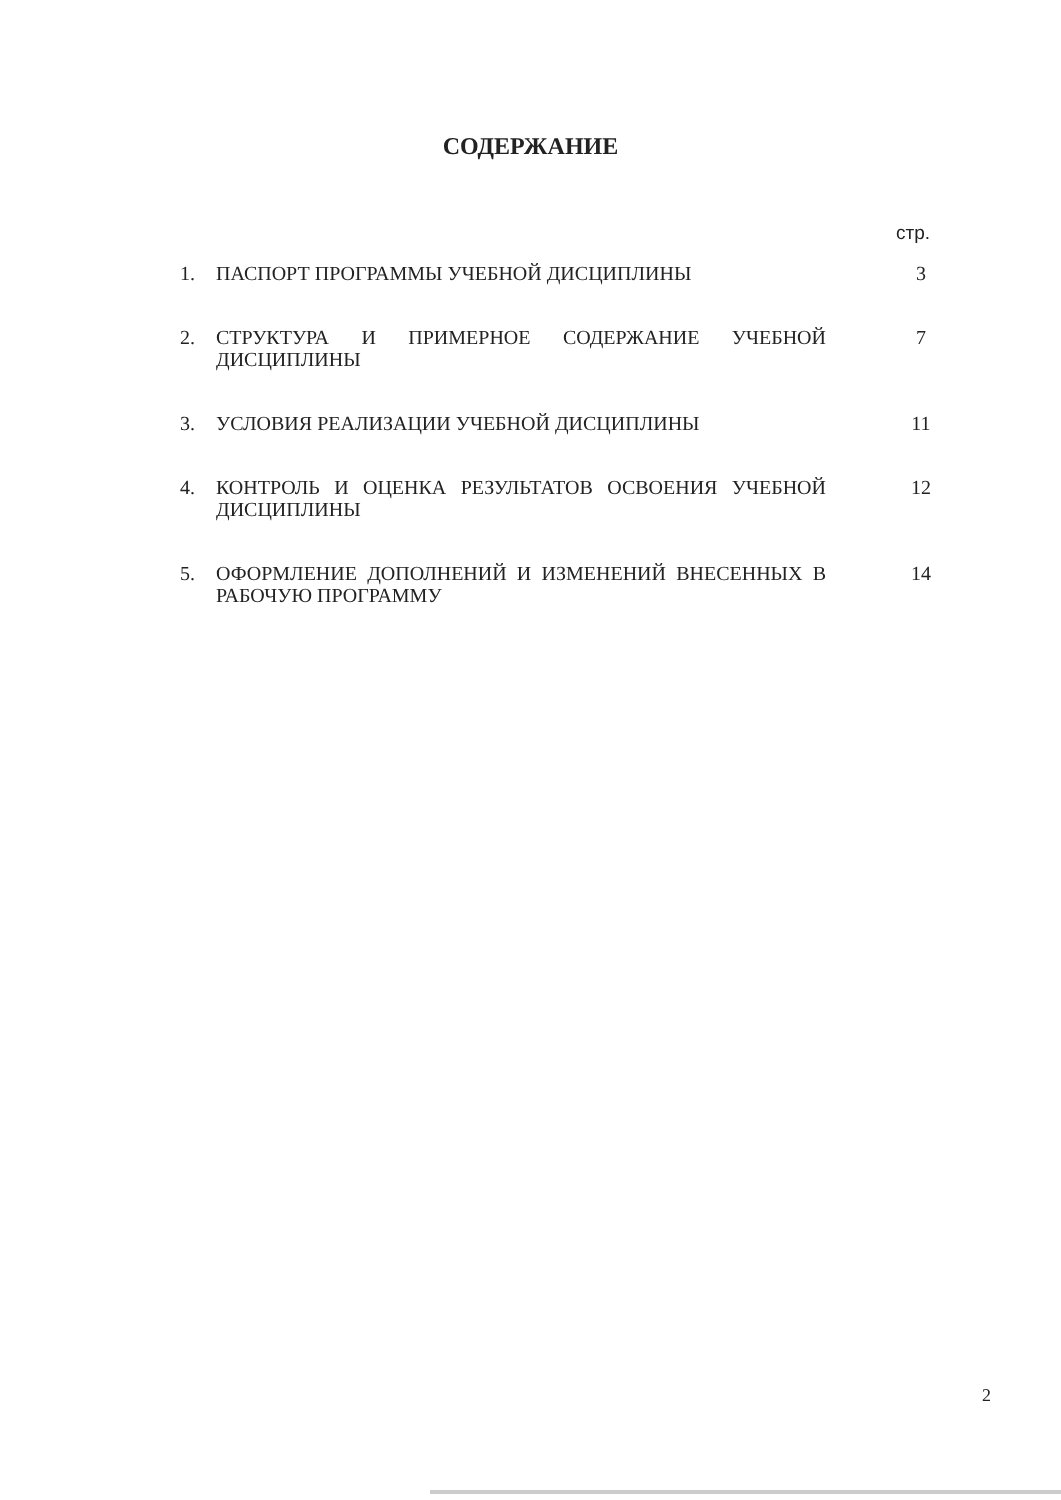СОДЕРЖАНИЕ
стр.
| 1. | ПАСПОРТ ПРОГРАММЫ УЧЕБНОЙ ДИСЦИПЛИНЫ | 3 |
| 2. | СТРУКТУРА И ПРИМЕРНОЕ СОДЕРЖАНИЕ УЧЕБНОЙ ДИСЦИПЛИНЫ | 7 |
| 3. | УСЛОВИЯ РЕАЛИЗАЦИИ УЧЕБНОЙ ДИСЦИПЛИНЫ | 11 |
| 4. | КОНТРОЛЬ И ОЦЕНКА РЕЗУЛЬТАТОВ ОСВОЕНИЯ УЧЕБНОЙ ДИСЦИПЛИНЫ | 12 |
| 5. | ОФОРМЛЕНИЕ ДОПОЛНЕНИЙ И ИЗМЕНЕНИЙ ВНЕСЕННЫХ В РАБОЧУЮ ПРОГРАММУ | 14 |
2